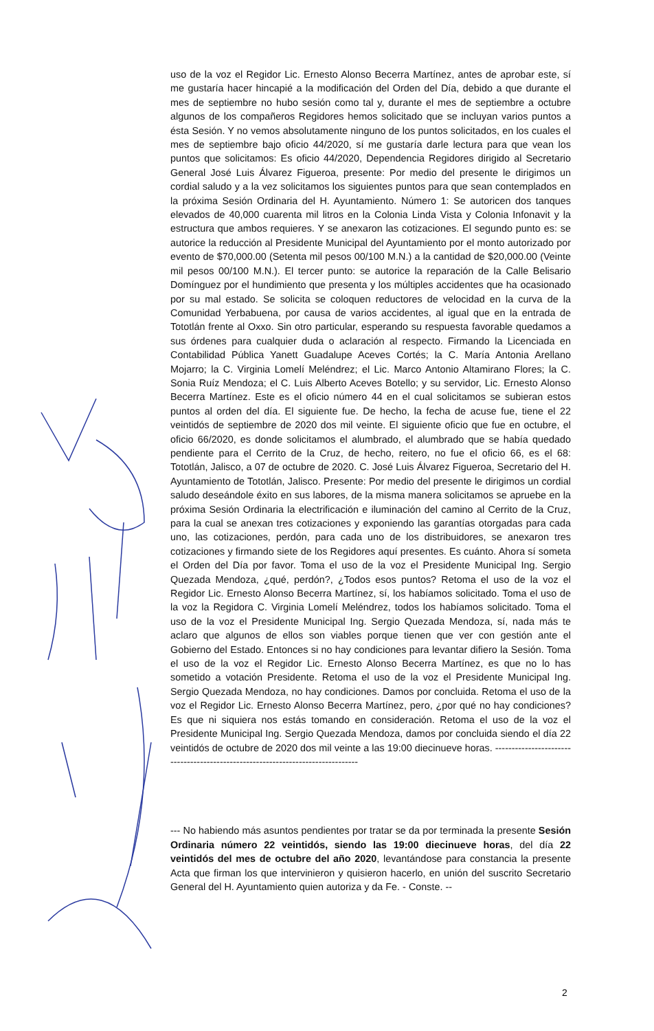uso de la voz el Regidor Lic. Ernesto Alonso Becerra Martínez, antes de aprobar este, sí me gustaría hacer hincapié a la modificación del Orden del Día, debido a que durante el mes de septiembre no hubo sesión como tal y, durante el mes de septiembre a octubre algunos de los compañeros Regidores hemos solicitado que se incluyan varios puntos a ésta Sesión. Y no vemos absolutamente ninguno de los puntos solicitados, en los cuales el mes de septiembre bajo oficio 44/2020, sí me gustaría darle lectura para que vean los puntos que solicitamos: Es oficio 44/2020, Dependencia Regidores dirigido al Secretario General José Luis Álvarez Figueroa, presente: Por medio del presente le dirigimos un cordial saludo y a la vez solicitamos los siguientes puntos para que sean contemplados en la próxima Sesión Ordinaria del H. Ayuntamiento. Número 1: Se autoricen dos tanques elevados de 40,000 cuarenta mil litros en la Colonia Linda Vista y Colonia Infonavit y la estructura que ambos requieres. Y se anexaron las cotizaciones. El segundo punto es: se autorice la reducción al Presidente Municipal del Ayuntamiento por el monto autorizado por evento de $70,000.00 (Setenta mil pesos 00/100 M.N.) a la cantidad de $20,000.00 (Veinte mil pesos 00/100 M.N.). El tercer punto: se autorice la reparación de la Calle Belisario Domínguez por el hundimiento que presenta y los múltiples accidentes que ha ocasionado por su mal estado. Se solicita se coloquen reductores de velocidad en la curva de la Comunidad Yerbabuena, por causa de varios accidentes, al igual que en la entrada de Tototlán frente al Oxxo. Sin otro particular, esperando su respuesta favorable quedamos a sus órdenes para cualquier duda o aclaración al respecto. Firmando la Licenciada en Contabilidad Pública Yanett Guadalupe Aceves Cortés; la C. María Antonia Arellano Mojarro; la C. Virginia Lomelí Meléndrez; el Lic. Marco Antonio Altamirano Flores; la C. Sonia Ruíz Mendoza; el C. Luis Alberto Aceves Botello; y su servidor, Lic. Ernesto Alonso Becerra Martínez. Este es el oficio número 44 en el cual solicitamos se subieran estos puntos al orden del día. El siguiente fue. De hecho, la fecha de acuse fue, tiene el 22 veintidós de septiembre de 2020 dos mil veinte. El siguiente oficio que fue en octubre, el oficio 66/2020, es donde solicitamos el alumbrado, el alumbrado que se había quedado pendiente para el Cerrito de la Cruz, de hecho, reitero, no fue el oficio 66, es el 68: Tototlán, Jalisco, a 07 de octubre de 2020. C. José Luis Álvarez Figueroa, Secretario del H. Ayuntamiento de Tototlán, Jalisco. Presente: Por medio del presente le dirigimos un cordial saludo deseándole éxito en sus labores, de la misma manera solicitamos se apruebe en la próxima Sesión Ordinaria la electrificación e iluminación del camino al Cerrito de la Cruz, para la cual se anexan tres cotizaciones y exponiendo las garantías otorgadas para cada uno, las cotizaciones, perdón, para cada uno de los distribuidores, se anexaron tres cotizaciones y firmando siete de los Regidores aquí presentes. Es cuánto. Ahora sí someta el Orden del Día por favor. Toma el uso de la voz el Presidente Municipal Ing. Sergio Quezada Mendoza, ¿qué, perdón?, ¿Todos esos puntos? Retoma el uso de la voz el Regidor Lic. Ernesto Alonso Becerra Martínez, sí, los habíamos solicitado. Toma el uso de la voz la Regidora C. Virginia Lomelí Meléndrez, todos los habíamos solicitado. Toma el uso de la voz el Presidente Municipal Ing. Sergio Quezada Mendoza, sí, nada más te aclaro que algunos de ellos son viables porque tienen que ver con gestión ante el Gobierno del Estado. Entonces si no hay condiciones para levantar difiero la Sesión. Toma el uso de la voz el Regidor Lic. Ernesto Alonso Becerra Martínez, es que no lo has sometido a votación Presidente. Retoma el uso de la voz el Presidente Municipal Ing. Sergio Quezada Mendoza, no hay condiciones. Damos por concluida. Retoma el uso de la voz el Regidor Lic. Ernesto Alonso Becerra Martínez, pero, ¿por qué no hay condiciones? Es que ni siquiera nos estás tomando en consideración. Retoma el uso de la voz el Presidente Municipal Ing. Sergio Quezada Mendoza, damos por concluida siendo el día 22 veintidós de octubre de 2020 dos mil veinte a las 19:00 diecinueve horas. --------------------------------------------------------------------------------
--- No habiendo más asuntos pendientes por tratar se da por terminada la presente Sesión Ordinaria número 22 veintidós, siendo las 19:00 diecinueve horas, del día 22 veintidós del mes de octubre del año 2020, levantándose para constancia la presente Acta que firman los que intervinieron y quisieron hacerlo, en unión del suscrito Secretario General del H. Ayuntamiento quien autoriza y da Fe. - Conste. --
2